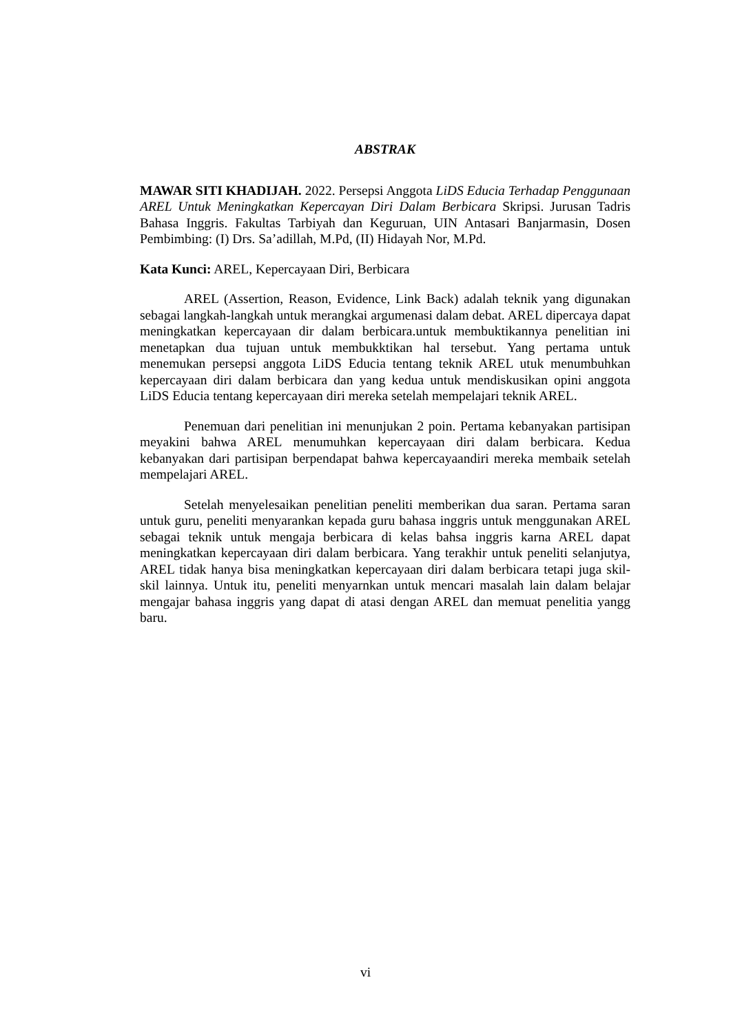ABSTRAK
MAWAR SITI KHADIJAH. 2022. Persepsi Anggota LiDS Educia Terhadap Penggunaan AREL Untuk Meningkatkan Kepercayan Diri Dalam Berbicara Skripsi. Jurusan Tadris Bahasa Inggris. Fakultas Tarbiyah dan Keguruan, UIN Antasari Banjarmasin, Dosen Pembimbing: (I) Drs. Sa’adillah, M.Pd, (II) Hidayah Nor, M.Pd.
Kata Kunci: AREL, Kepercayaan Diri, Berbicara
AREL (Assertion, Reason, Evidence, Link Back) adalah teknik yang digunakan sebagai langkah-langkah untuk merangkai argumenasi dalam debat. AREL dipercaya dapat meningkatkan kepercayaan dir dalam berbicara.untuk membuktikannya penelitian ini menetapkan dua tujuan untuk membukktikan hal tersebut. Yang pertama untuk menemukan persepsi anggota LiDS Educia tentang teknik AREL utuk menumbuhkan kepercayaan diri dalam berbicara dan yang kedua untuk mendiskusikan opini anggota LiDS Educia tentang kepercayaan diri mereka setelah mempelajari teknik AREL.
Penemuan dari penelitian ini menunjukan 2 poin. Pertama kebanyakan partisipan meyakini bahwa AREL menumuhkan kepercayaan diri dalam berbicara. Kedua kebanyakan dari partisipan berpendapat bahwa kepercayaandiri mereka membaik setelah mempelajari AREL.
Setelah menyelesaikan penelitian peneliti memberikan dua saran. Pertama saran untuk guru, peneliti menyarankan kepada guru bahasa inggris untuk menggunakan AREL sebagai teknik untuk mengaja berbicara di kelas bahsa inggris karna AREL dapat meningkatkan kepercayaan diri dalam berbicara. Yang terakhir untuk peneliti selanjutya, AREL tidak hanya bisa meningkatkan kepercayaan diri dalam berbicara tetapi juga skil-skil lainnya. Untuk itu, peneliti menyarnkan untuk mencari masalah lain dalam belajar mengajar bahasa inggris yang dapat di atasi dengan AREL dan memuat penelitia yangg baru.
vi